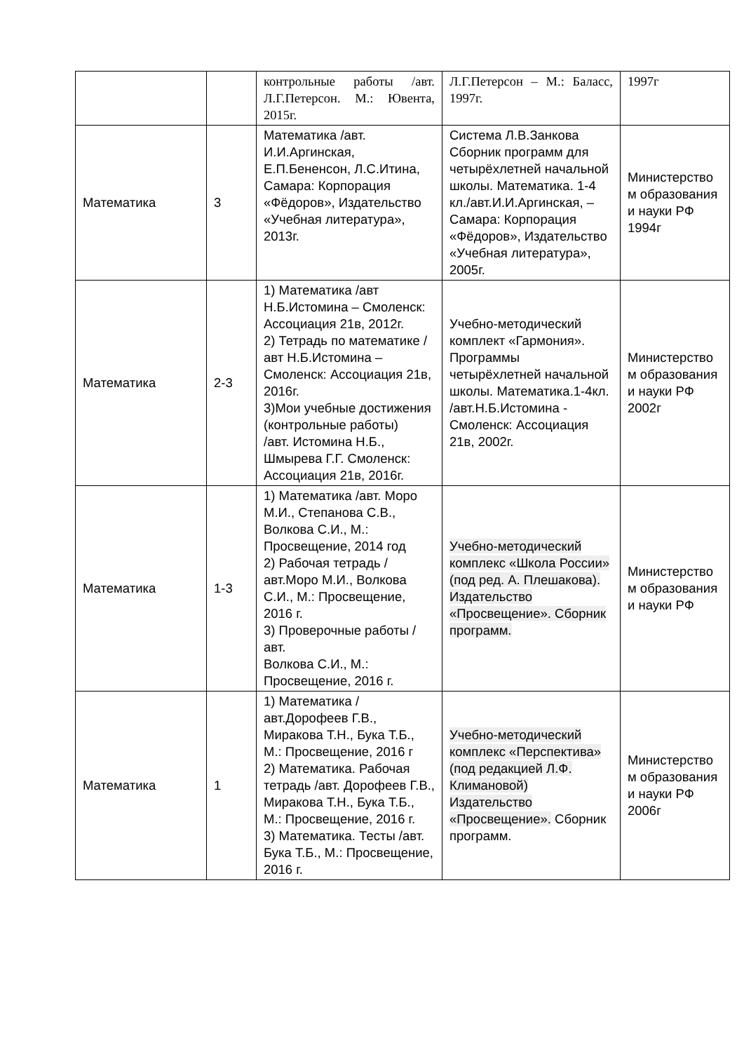| | | контрольные работы /авт. Л.Г.Петерсон. М.: Ювента, 2015г. | Л.Г.Петерсон – М.: Баласс, 1997г. | 1997г |
| Математика | 3 | Математика /авт. И.И.Аргинская, Е.П.Бененсон, Л.С.Итина, Самара: Корпорация «Фёдоров», Издательство «Учебная литература», 2013г. | Система Л.В.Занкова Сборник программ для четырёхлетней начальной школы. Математика. 1-4 кл./авт.И.И.Аргинская, – Самара: Корпорация «Фёдоров», Издательство «Учебная литература», 2005г. | Министерство м образования и науки РФ 1994г |
| Математика | 2-3 | 1) Математика /авт Н.Б.Истомина – Смоленск: Ассоциация 21в, 2012г. 2) Тетрадь по математике /авт Н.Б.Истомина – Смоленск: Ассоциация 21в, 2016г. 3)Мои учебные достижения (контрольные работы) /авт. Истомина Н.Б., Шмырева Г.Г. Смоленск: Ассоциация 21в, 2016г. | Учебно-методический комплект «Гармония». Программы четырёхлетней начальной школы. Математика.1-4кл. /авт.Н.Б.Истомина - Смоленск: Ассоциация 21в, 2002г. | Министерство м образования и науки РФ 2002г |
| Математика | 1-3 | 1) Математика /авт. Моро М.И., Степанова С.В., Волкова С.И., М.: Просвещение, 2014 год 2) Рабочая тетрадь /авт.Моро М.И., Волкова С.И., М.: Просвещение, 2016 г. 3) Проверочные работы /авт. Волкова С.И., М.: Просвещение, 2016 г. | Учебно-методический комплекс «Школа России» (под ред. А. Плешакова). Издательство «Просвещение». Сборник программ. | Министерство м образования и науки РФ |
| Математика | 1 | 1) Математика /авт.Дорофеев Г.В., Миракова Т.Н., Бука Т.Б., М.: Просвещение, 2016 г 2) Математика. Рабочая тетрадь /авт. Дорофеев Г.В., Миракова Т.Н., Бука Т.Б., М.: Просвещение, 2016 г. 3) Математика. Тесты /авт. Бука Т.Б., М.: Просвещение, 2016 г. | Учебно-методический комплекс «Перспектива» (под редакцией Л.Ф. Климановой) Издательство «Просвещение». Сборник программ. | Министерство м образования и науки РФ 2006г |